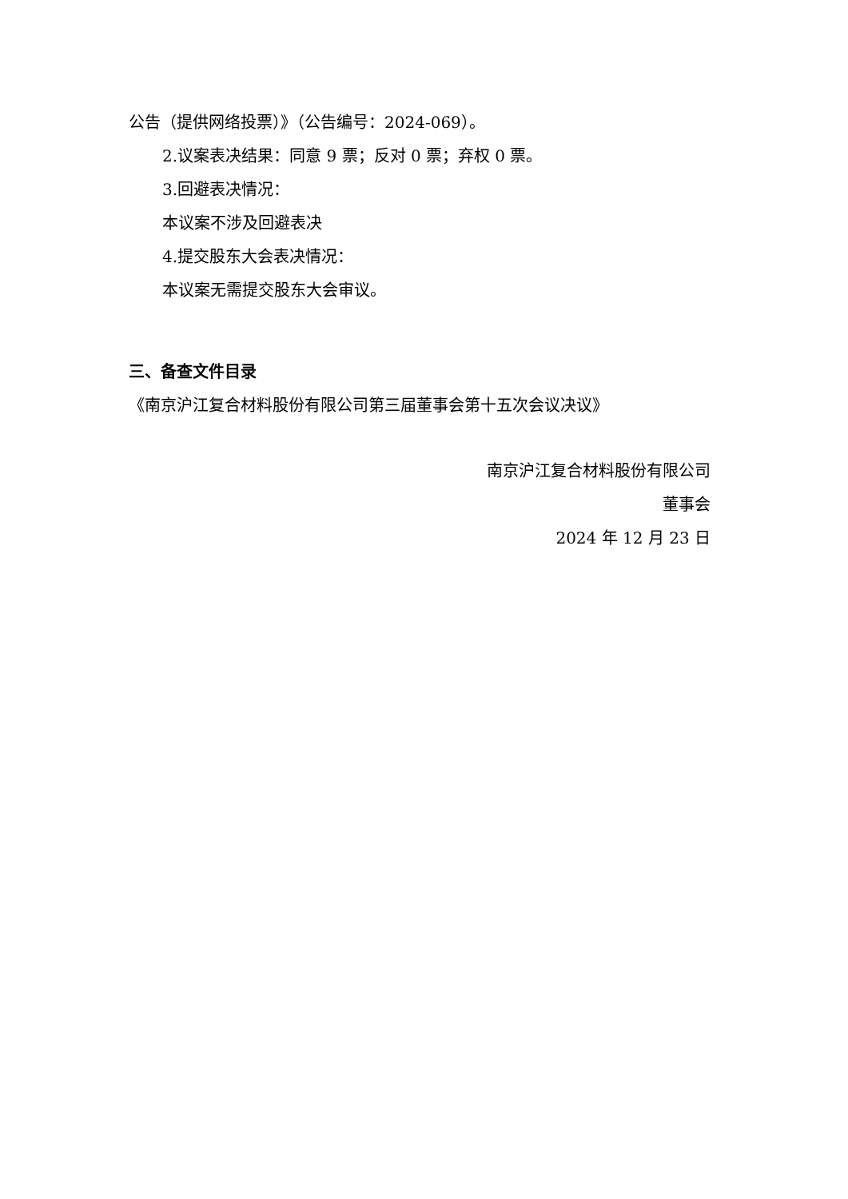公告（提供网络投票）》（公告编号：2024-069）。
2.议案表决结果：同意 9 票；反对 0 票；弃权 0 票。
3.回避表决情况：
本议案不涉及回避表决
4.提交股东大会表决情况：
本议案无需提交股东大会审议。
三、备查文件目录
《南京沪江复合材料股份有限公司第三届董事会第十五次会议决议》
南京沪江复合材料股份有限公司
董事会
2024 年 12 月 23 日